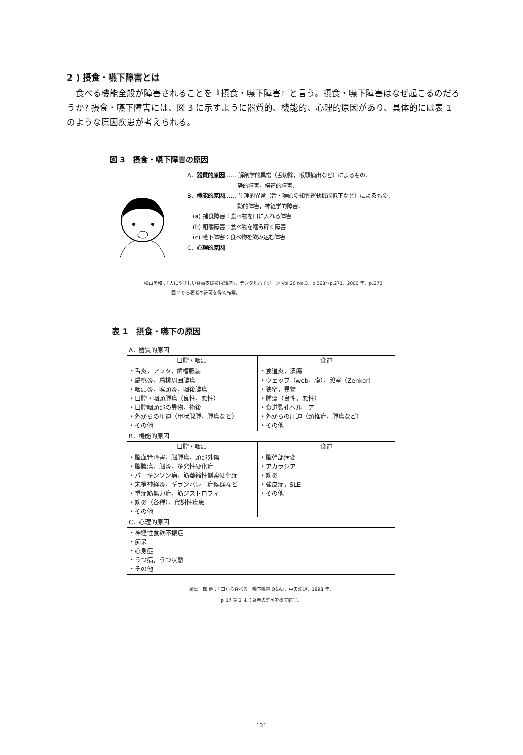2 ) 摂食・嚥下障害とは
食べる機能全般が障害されることを『摂食・嚥下障害』と言う。摂食・嚥下障害はなぜ起こるのだろうか? 摂食・嚥下障害には、図 3 に示すように器質的、機能的、心理的原因があり、具体的には表 1 のような原因疾患が考えられる。
図 3　摂食・嚥下障害の原因
A．器質的原因…… 解剖学的異常（舌切除，喉頭摘出など）によるもの．
　　　　　　　　　静的障害，構造的障害．
B．機能的原因…… 生理的異常（舌・喉頭の知覚運動機能低下など）によるもの．
　　　　　　　　　動的障害，神経学的障害．
　(a) 捕食障害：食べ物を口に入れる障害
　(b) 咀嚼障害：食べ物を噛み砕く障害
　(c) 嚥下障害：食べ物を飲み込む障害
C．心理的原因
松山美和：『人にやさしい食事支援技術講座』、デンタルハイジーン Vol.20 No.3、p.268〜p.271、2000 年、p.270
　　　　　　図 2 から著者の許可を得て転写。
表 1　摂食・嚥下の原因
| A．器質的原因 | |
| 口腔・咽頭 | 食道 |
| ・舌炎，アフタ，歯槽膿漏 ・扁桃炎，扁桃周囲膿瘍 ・咽頭炎，喉頭炎，咽後膿瘍 ・口腔・咽頭腫瘍（良性，悪性） ・口腔咽頭部の異物，術後 ・外からの圧迫（甲状腺腫，腫瘍など） ・その他 | ・食道炎，潰瘍 ・ウェッブ（web，膜），憩室（Zenker） ・狭窄，異物 ・腫瘍（良性，悪性） ・食道裂孔ヘルニア ・外からの圧迫（頸椎症，腫瘍など） ・その他 |
| B．機能的原因 | |
| 口腔・咽頭 | 食道 |
| ・脳血管障害，脳腫瘍，頭部外傷 ・脳膿瘍，脳炎，多発性硬化症 ・パーキンソン病，筋萎縮性側索硬化症 ・末梢神経炎，ギランバレー症候群など ・重症筋無力症，筋ジストロフィー ・筋炎（各種），代謝性疾患 ・その他 | ・脳幹部病変 ・アカラジア ・筋炎 ・強皮症，SLE ・その他 |
| C．心理的原因 | |
| ・神経性食欲不振症 ・痴呆 ・心身症 ・うつ病，うつ状態 ・その他 | |
藤島一郎 他：『口から食べる　嚥下障害 Q&A』、中央法規、1998 年、
p.17 表 2 より著者の許可を得て転写。
121